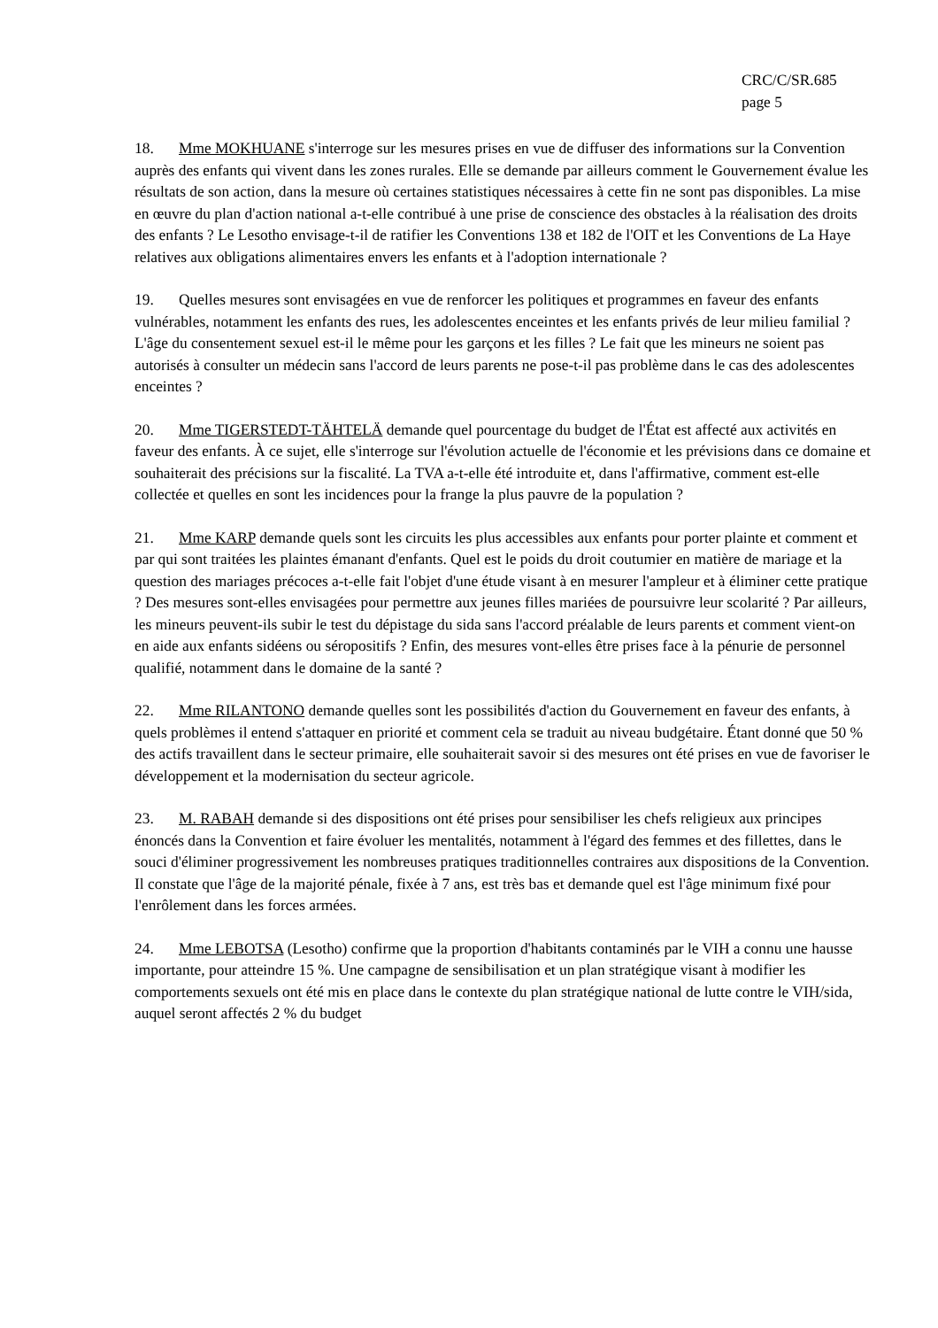CRC/C/SR.685
page 5
18. Mme MOKHUANE s'interroge sur les mesures prises en vue de diffuser des informations sur la Convention auprès des enfants qui vivent dans les zones rurales. Elle se demande par ailleurs comment le Gouvernement évalue les résultats de son action, dans la mesure où certaines statistiques nécessaires à cette fin ne sont pas disponibles. La mise en œuvre du plan d'action national a-t-elle contribué à une prise de conscience des obstacles à la réalisation des droits des enfants ? Le Lesotho envisage-t-il de ratifier les Conventions 138 et 182 de l'OIT et les Conventions de La Haye relatives aux obligations alimentaires envers les enfants et à l'adoption internationale ?
19. Quelles mesures sont envisagées en vue de renforcer les politiques et programmes en faveur des enfants vulnérables, notamment les enfants des rues, les adolescentes enceintes et les enfants privés de leur milieu familial ? L'âge du consentement sexuel est-il le même pour les garçons et les filles ? Le fait que les mineurs ne soient pas autorisés à consulter un médecin sans l'accord de leurs parents ne pose-t-il pas problème dans le cas des adolescentes enceintes ?
20. Mme TIGERSTEDT-TÄHTELÄ demande quel pourcentage du budget de l'État est affecté aux activités en faveur des enfants. À ce sujet, elle s'interroge sur l'évolution actuelle de l'économie et les prévisions dans ce domaine et souhaiterait des précisions sur la fiscalité. La TVA a-t-elle été introduite et, dans l'affirmative, comment est-elle collectée et quelles en sont les incidences pour la frange la plus pauvre de la population ?
21. Mme KARP demande quels sont les circuits les plus accessibles aux enfants pour porter plainte et comment et par qui sont traitées les plaintes émanant d'enfants. Quel est le poids du droit coutumier en matière de mariage et la question des mariages précoces a-t-elle fait l'objet d'une étude visant à en mesurer l'ampleur et à éliminer cette pratique ? Des mesures sont-elles envisagées pour permettre aux jeunes filles mariées de poursuivre leur scolarité ? Par ailleurs, les mineurs peuvent-ils subir le test du dépistage du sida sans l'accord préalable de leurs parents et comment vient-on en aide aux enfants sidéens ou séropositifs ? Enfin, des mesures vont-elles être prises face à la pénurie de personnel qualifié, notamment dans le domaine de la santé ?
22. Mme RILANTONO demande quelles sont les possibilités d'action du Gouvernement en faveur des enfants, à quels problèmes il entend s'attaquer en priorité et comment cela se traduit au niveau budgétaire. Étant donné que 50 % des actifs travaillent dans le secteur primaire, elle souhaiterait savoir si des mesures ont été prises en vue de favoriser le développement et la modernisation du secteur agricole.
23. M. RABAH demande si des dispositions ont été prises pour sensibiliser les chefs religieux aux principes énoncés dans la Convention et faire évoluer les mentalités, notamment à l'égard des femmes et des fillettes, dans le souci d'éliminer progressivement les nombreuses pratiques traditionnelles contraires aux dispositions de la Convention. Il constate que l'âge de la majorité pénale, fixée à 7 ans, est très bas et demande quel est l'âge minimum fixé pour l'enrôlement dans les forces armées.
24. Mme LEBOTSA (Lesotho) confirme que la proportion d'habitants contaminés par le VIH a connu une hausse importante, pour atteindre 15 %. Une campagne de sensibilisation et un plan stratégique visant à modifier les comportements sexuels ont été mis en place dans le contexte du plan stratégique national de lutte contre le VIH/sida, auquel seront affectés 2 % du budget